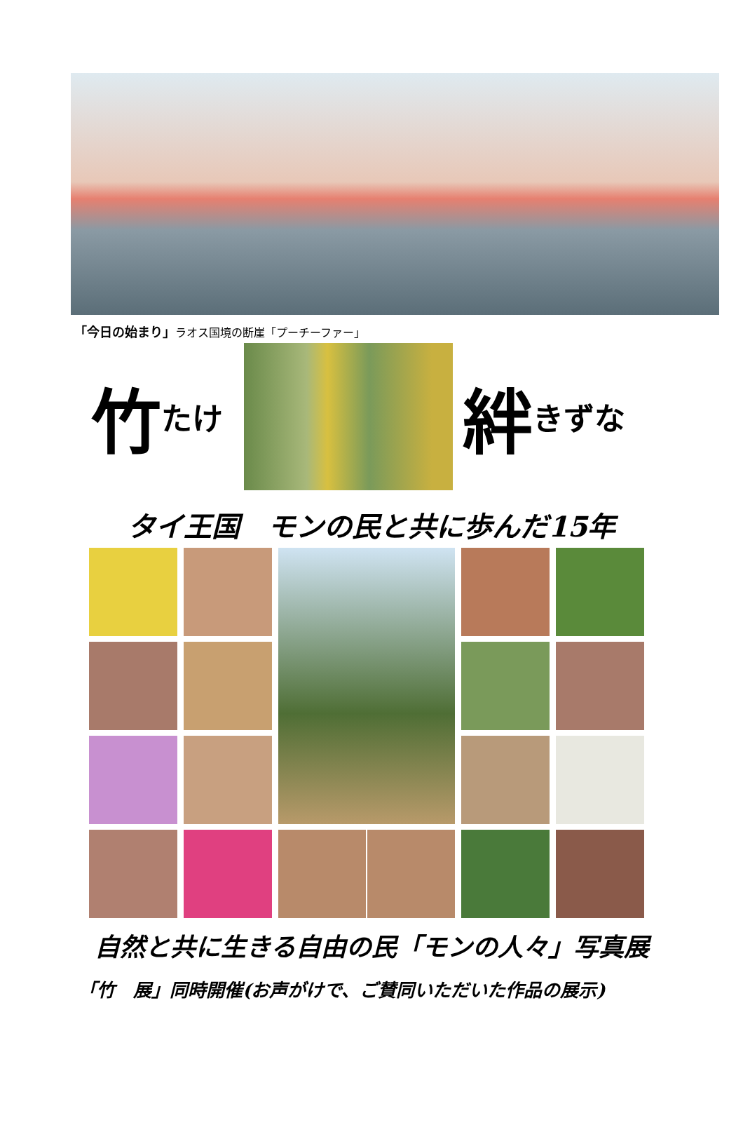「今日の始まり」ラオス国境の断崖「プーチーファー」
竹たけ
絆きずな
タイ王国　モンの民と共に歩んだ15年
自然と共に生きる自由の民「モンの人々」写真展
「竹　展」同時開催(お声がけで、ご賛同いただいた作品の展示)